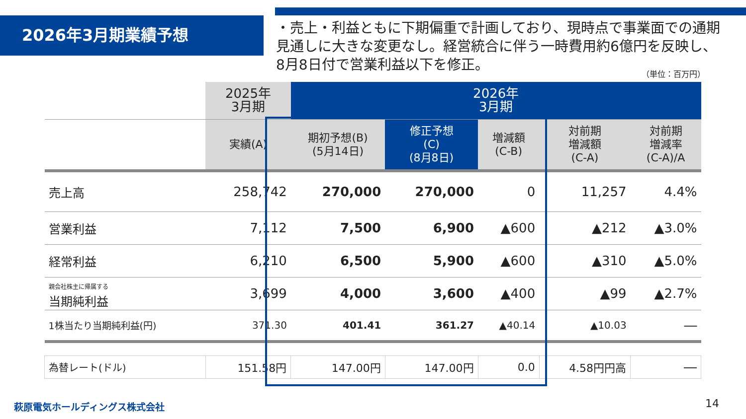2026年3月期業績予想
・売上・利益ともに下期偏重で計画しており、現時点で事業面での通期見通しに大きな変更なし。経営統合に伴う一時費用約6億円を反映し、8月8日付で営業利益以下を修正。
（単位：百万円）
| | 2025年 3月期 | 2026年 3月期 | | | | |
| --- | --- | --- | --- | --- | --- | --- |
| | 実績(A) | 期初予想(B) (5月14日) | 修正予想 (C) (8月8日) | 増減額 (C-B) | 対前期 増減額 (C-A) | 対前期 増減率 (C-A)/A |
| 売上高 | 258,742 | 270,000 | 270,000 | 0 | 11,257 | 4.4% |
| 営業利益 | 7,112 | 7,500 | 6,900 | ▲600 | ▲212 | ▲3.0% |
| 経常利益 | 6,210 | 6,500 | 5,900 | ▲600 | ▲310 | ▲5.0% |
| 親会社株主に帰属する 当期純利益 | 3,699 | 4,000 | 3,600 | ▲400 | ▲99 | ▲2.7% |
| 1株当たり当期純利益(円) | 371.30 | 401.41 | 361.27 | ▲40.14 | ▲10.03 | ― |
| 為替レート(ドル) | 151.58円 | 147.00円 | 147.00円 | 0.0 | 4.58円円高 | ― |
萩原電気ホールディングス株式会社 14